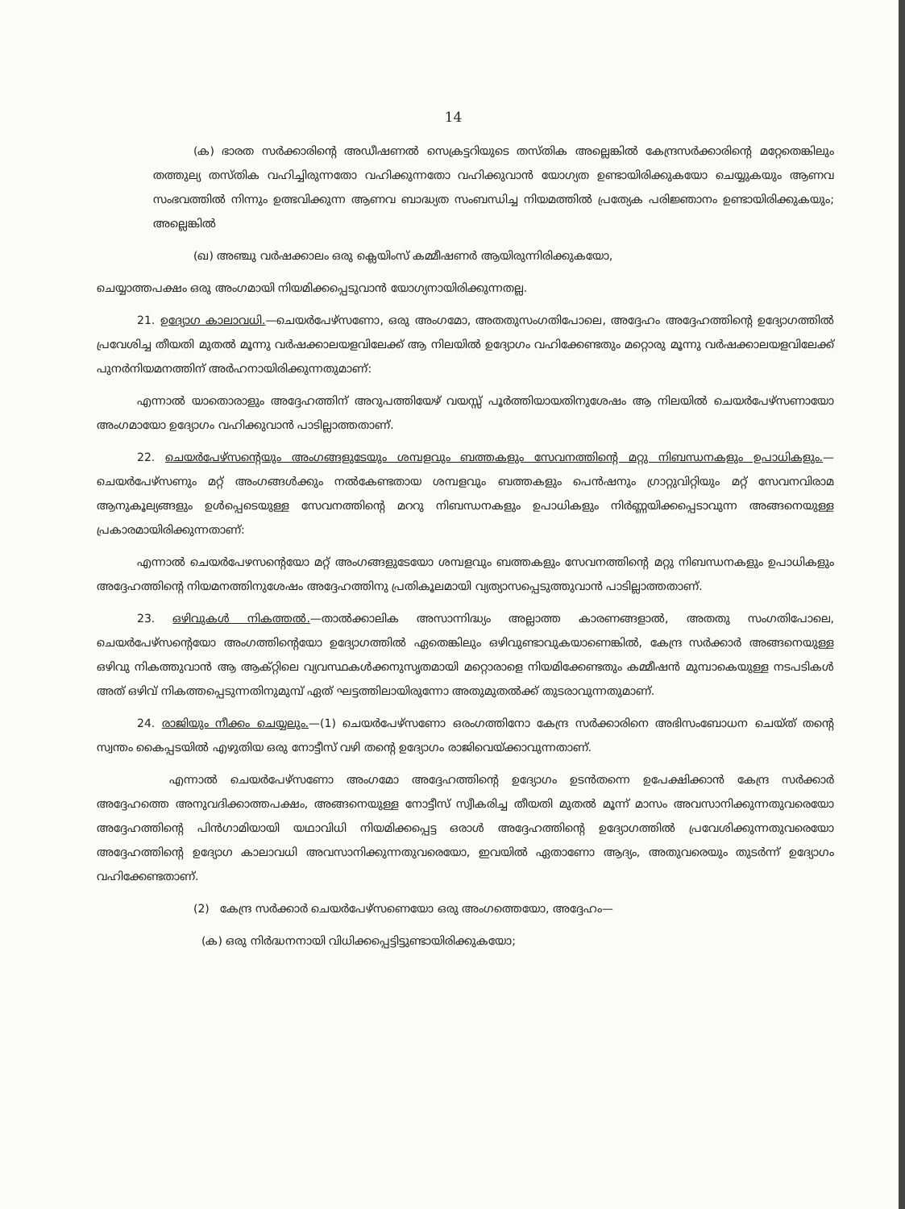14
(ക) ഭാരത സർക്കാരിന്റെ അഡീഷണൽ സെക്രട്ടറിയുടെ തസ്തിക അല്ലെങ്കിൽ കേന്ദ്രസർക്കാരിന്റെ മറ്റേതെങ്കിലും തത്തുല്യ തസ്തിക വഹിച്ചിരുന്നതോ വഹിക്കുന്നതോ വഹിക്കുവാൻ യോഗ്യത ഉണ്ടായിരിക്കുകയോ ചെയ്യുകയും ആണവ സംഭവത്തിൽ നിന്നും ഉത്ഭവിക്കുന്ന ആണവ ബാദ്ധ്യത സംബന്ധിച്ച നിയമത്തിൽ പ്രത്യേക പരിജ്ഞാനം ഉണ്ടായിരിക്കുകയും; അല്ലെങ്കിൽ
(ഖ) അഞ്ചു വർഷക്കാലം ഒരു ക്ലെയിംസ് കമ്മീഷണർ ആയിരുന്നിരിക്കുകയോ,
ചെയ്യാത്തപക്ഷം ഒരു അംഗമായി നിയമിക്കപ്പെടുവാൻ യോഗ്യനായിരിക്കുന്നതല്ല.
21. ഉദ്യോഗ കാലാവധി.—ചെയർപേഴ്സണോ, ഒരു അംഗമോ, അതതുസംഗതിപോലെ, അദ്ദേഹം അദ്ദേഹത്തിന്റെ ഉദ്യോഗത്തിൽ പ്രവേശിച്ച തീയതി മുതൽ മൂന്നു വർഷക്കാലയളവിലേക്ക് ആ നിലയിൽ ഉദ്യോഗം വഹിക്കേണ്ടതും മറ്റൊരു മൂന്നു വർഷക്കാലയളവിലേക്ക് പുനർനിയമനത്തിന് അർഹനായിരിക്കുന്നതുമാണ്:
എന്നാൽ യാതൊരാളും അദ്ദേഹത്തിന് അറുപത്തിയേഴ് വയസ്സ് പൂർത്തിയായതിനുശേഷം ആ നിലയിൽ ചെയർപേഴ്സണായോ അംഗമായോ ഉദ്യോഗം വഹിക്കുവാൻ പാടില്ലാത്തതാണ്.
22. ചെയർപേഴ്സന്റെയും അംഗങ്ങളുടേയും ശമ്പളവും ബത്തകളും സേവനത്തിന്റെ മറ്റു നിബന്ധനകളും ഉപാധികളും.—ചെയർപേഴ്സണും മറ്റ് അംഗങ്ങൾക്കും നൽകേണ്ടതായ ശമ്പളവും ബത്തകളും പെൻഷനും ഗ്രാറ്റുവിറ്റിയും മറ്റ് സേവനവിരാമ ആനുകൂല്യങ്ങളും ഉൾപ്പെടെയുള്ള സേവനത്തിന്റെ മററു നിബന്ധനകളും ഉപാധികളും നിർണ്ണയിക്കപ്പെടാവുന്ന അങ്ങനെയുള്ള പ്രകാരമായിരിക്കുന്നതാണ്:
എന്നാൽ ചെയർപേഴസന്റെയോ മറ്റ് അംഗങ്ങളുടേയോ ശമ്പളവും ബത്തകളും സേവനത്തിന്റെ മറ്റു നിബന്ധനകളും ഉപാധികളും അദ്ദേഹത്തിന്റെ നിയമനത്തിനുശേഷം അദ്ദേഹത്തിനു പ്രതികൂലമായി വ്യത്യാസപ്പെടുത്തുവാൻ പാടില്ലാത്തതാണ്.
23. ഒഴിവുകൾ നികത്തൽ.—താൽക്കാലിക അസാന്നിദ്ധ്യം അല്ലാത്ത കാരണങ്ങളാൽ, അതതു സംഗതിപോലെ, ചെയർപേഴ്സന്റെയോ അംഗത്തിന്റെയോ ഉദ്യോഗത്തിൽ ഏതെങ്കിലും ഒഴിവുണ്ടാവുകയാണെങ്കിൽ, കേന്ദ്ര സർക്കാർ അങ്ങനെയുള്ള ഒഴിവു നികത്തുവാൻ ആ ആക്റ്റിലെ വ്യവസ്ഥകൾക്കനുസൃതമായി മറ്റൊരാളെ നിയമിക്കേണ്ടതും കമ്മീഷൻ മുമ്പാകെയുള്ള നടപടികൾ അത് ഒഴിവ് നികത്തപ്പെടുന്നതിനുമുമ്പ് ഏത് ഘട്ടത്തിലായിരുന്നോ അതുമുതൽക്ക് തുടരാവുന്നതുമാണ്.
24. രാജിയും നീക്കം ചെയ്യലും.—(1) ചെയർപേഴ്സണോ ഒരംഗത്തിനോ കേന്ദ്ര സർക്കാരിനെ അഭിസംബോധന ചെയ്ത് തന്റെ സ്വന്തം കൈപ്പടയിൽ എഴുതിയ ഒരു നോട്ടീസ് വഴി തന്റെ ഉദ്യോഗം രാജിവെയ്ക്കാവുന്നതാണ്.
എന്നാൽ ചെയർപേഴ്സണോ അംഗമോ അദ്ദേഹത്തിന്റെ ഉദ്യോഗം ഉടൻതന്നെ ഉപേക്ഷിക്കാൻ കേന്ദ്ര സർക്കാർ അദ്ദേഹത്തെ അനുവദിക്കാത്തപക്ഷം, അങ്ങനെയുള്ള നോട്ടീസ് സ്വീകരിച്ച തീയതി മുതൽ മൂന്ന് മാസം അവസാനിക്കുന്നതുവരെയോ അദ്ദേഹത്തിന്റെ പിൻഗാമിയായി യഥാവിധി നിയമിക്കപ്പെട്ട ഒരാൾ അദ്ദേഹത്തിന്റെ ഉദ്യോഗത്തിൽ പ്രവേശിക്കുന്നതുവരെയോ അദ്ദേഹത്തിന്റെ ഉദ്യോഗ കാലാവധി അവസാനിക്കുന്നതുവരെയോ, ഇവയിൽ ഏതാണോ ആദ്യം, അതുവരെയും തുടർന്ന് ഉദ്യോഗം വഹിക്കേണ്ടതാണ്.
(2) കേന്ദ്ര സർക്കാർ ചെയർപേഴ്സണെയോ ഒരു അംഗത്തെയോ, അദ്ദേഹം—
(ക) ഒരു നിർദ്ധനനായി വിധിക്കപ്പെട്ടിട്ടുണ്ടായിരിക്കുകയോ;